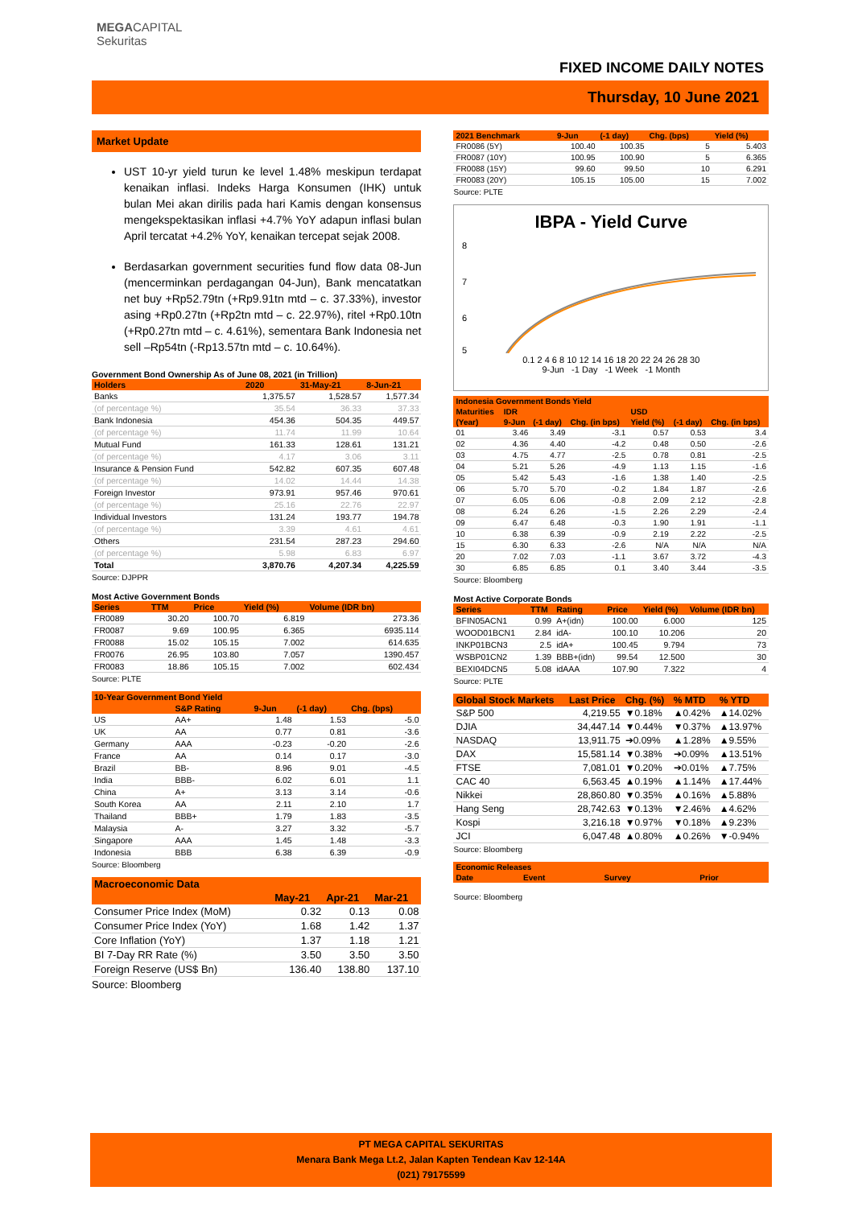MEGACAPITAL
Sekuritas
FIXED INCOME DAILY NOTES
Thursday, 10 June 2021
Market Update
UST 10-yr yield turun ke level 1.48% meskipun terdapat kenaikan inflasi. Indeks Harga Konsumen (IHK) untuk bulan Mei akan dirilis pada hari Kamis dengan konsensus mengekspektasikan inflasi +4.7% YoY adapun inflasi bulan April tercatat +4.2% YoY, kenaikan tercepat sejak 2008.
Berdasarkan government securities fund flow data 08-Jun (mencerminkan perdagangan 04-Jun), Bank mencatatkan net buy +Rp52.79tn (+Rp9.91tn mtd – c. 37.33%), investor asing +Rp0.27tn (+Rp2tn mtd – c. 22.97%), ritel +Rp0.10tn (+Rp0.27tn mtd – c. 4.61%), sementara Bank Indonesia net sell –Rp54tn (-Rp13.57tn mtd – c. 10.64%).
Government Bond Ownership As of June 08, 2021 (in Trillion)
| Holders | 2020 | 31-May-21 | 8-Jun-21 |
| --- | --- | --- | --- |
| Banks | 1,375.57 | 1,528.57 | 1,577.34 |
| (of percentage %) | 35.54 | 36.33 | 37.33 |
| Bank Indonesia | 454.36 | 504.35 | 449.57 |
| (of percentage %) | 11.74 | 11.99 | 10.64 |
| Mutual Fund | 161.33 | 128.61 | 131.21 |
| (of percentage %) | 4.17 | 3.06 | 3.11 |
| Insurance & Pension Fund | 542.82 | 607.35 | 607.48 |
| (of percentage %) | 14.02 | 14.44 | 14.38 |
| Foreign Investor | 973.91 | 957.46 | 970.61 |
| (of percentage %) | 25.16 | 22.76 | 22.97 |
| Individual Investors | 131.24 | 193.77 | 194.78 |
| (of percentage %) | 3.39 | 4.61 | 4.61 |
| Others | 231.54 | 287.23 | 294.60 |
| (of percentage %) | 5.98 | 6.83 | 6.97 |
| Total | 3,870.76 | 4,207.34 | 4,225.59 |
Source: DJPPR
Most Active Government Bonds
| Series | TTM | Price | Yield (%) | Volume (IDR bn) |
| --- | --- | --- | --- | --- |
| FR0089 | 30.20 | 100.70 | 6.819 | 273.36 |
| FR0087 | 9.69 | 100.95 | 6.365 | 6935.114 |
| FR0088 | 15.02 | 105.15 | 7.002 | 614.635 |
| FR0076 | 26.95 | 103.80 | 7.057 | 1390.457 |
| FR0083 | 18.86 | 105.15 | 7.002 | 602.434 |
Source: PLTE
| 10-Year Government Bond Yield | | | | |
| --- | --- | --- | --- | --- |
| | S&P Rating | 9-Jun | (-1 day) | Chg. (bps) |
| US | AA+ | 1.48 | 1.53 | -5.0 |
| UK | AA | 0.77 | 0.81 | -3.6 |
| Germany | AAA | -0.23 | -0.20 | -2.6 |
| France | AA | 0.14 | 0.17 | -3.0 |
| Brazil | BB- | 8.96 | 9.01 | -4.5 |
| India | BBB- | 6.02 | 6.01 | 1.1 |
| China | A+ | 3.13 | 3.14 | -0.6 |
| South Korea | AA | 2.11 | 2.10 | 1.7 |
| Thailand | BBB+ | 1.79 | 1.83 | -3.5 |
| Malaysia | A- | 3.27 | 3.32 | -5.7 |
| Singapore | AAA | 1.45 | 1.48 | -3.3 |
| Indonesia | BBB | 6.38 | 6.39 | -0.9 |
Source: Bloomberg
| Macroeconomic Data | | | |
| --- | --- | --- | --- |
| | May-21 | Apr-21 | Mar-21 |
| Consumer Price Index (MoM) | 0.32 | 0.13 | 0.08 |
| Consumer Price Index (YoY) | 1.68 | 1.42 | 1.37 |
| Core Inflation (YoY) | 1.37 | 1.18 | 1.21 |
| BI 7-Day RR Rate (%) | 3.50 | 3.50 | 3.50 |
| Foreign Reserve (US$ Bn) | 136.40 | 138.80 | 137.10 |
Source: Bloomberg
| 2021 Benchmark | 9-Jun | (-1 day) | Chg. (bps) | Yield (%) |
| --- | --- | --- | --- | --- |
| FR0086 (5Y) | 100.40 | 100.35 | 5 | 5.403 |
| FR0087 (10Y) | 100.95 | 100.90 | 5 | 6.365 |
| FR0088 (15Y) | 99.60 | 99.50 | 10 | 6.291 |
| FR0083 (20Y) | 105.15 | 105.00 | 15 | 7.002 |
Source: PLTE
IBPA - Yield Curve
8
7
6
5
0.1 2 4 6 8 10 12 14 16 18 20 22 24 26 28 30
9-Jun -1 Day -1 Week -1 Month
| Indonesia Government Bonds Yield | | | | | | |
| --- | --- | --- | --- | --- | --- | --- |
| Maturities | IDR | | | USD | | |
| (Year) | 9-Jun | (-1 day) | Chg. (in bps) | Yield (%) | (-1 day) | Chg. (in bps) |
| 01 | 3.46 | 3.49 | -3.1 | 0.57 | 0.53 | 3.4 |
| 02 | 4.36 | 4.40 | -4.2 | 0.48 | 0.50 | -2.6 |
| 03 | 4.75 | 4.77 | -2.5 | 0.78 | 0.81 | -2.5 |
| 04 | 5.21 | 5.26 | -4.9 | 1.13 | 1.15 | -1.6 |
| 05 | 5.42 | 5.43 | -1.6 | 1.38 | 1.40 | -2.5 |
| 06 | 5.70 | 5.70 | -0.2 | 1.84 | 1.87 | -2.6 |
| 07 | 6.05 | 6.06 | -0.8 | 2.09 | 2.12 | -2.8 |
| 08 | 6.24 | 6.26 | -1.5 | 2.26 | 2.29 | -2.4 |
| 09 | 6.47 | 6.48 | -0.3 | 1.90 | 1.91 | -1.1 |
| 10 | 6.38 | 6.39 | -0.9 | 2.19 | 2.22 | -2.5 |
| 15 | 6.30 | 6.33 | -2.6 | N/A | N/A | N/A |
| 20 | 7.02 | 7.03 | -1.1 | 3.67 | 3.72 | -4.3 |
| 30 | 6.85 | 6.85 | 0.1 | 3.40 | 3.44 | -3.5 |
Source: Bloomberg
Most Active Corporate Bonds
| Series | TTM | Rating | Price | Yield (%) | Volume (IDR bn) |
| --- | --- | --- | --- | --- | --- |
| BFIN05ACN1 | 0.99 | A+(idn) | 100.00 | 6.000 | 125 |
| WOOD01BCN1 | 2.84 | idA- | 100.10 | 10.206 | 20 |
| INKP01BCN3 | 2.5 | idA+ | 100.45 | 9.794 | 73 |
| WSBP01CN2 | 1.39 | BBB+(idn) | 99.54 | 12.500 | 30 |
| BEXI04DCN5 | 5.08 | idAAA | 107.90 | 7.322 | 4 |
Source: PLTE
| Global Stock Markets | Last Price | Chg. (%) | % MTD | % YTD |
| --- | --- | --- | --- | --- |
| S&P 500 | 4,219.55 | ▼0.18% | ▲0.42% | ▲14.02% |
| DJIA | 34,447.14 | ▼0.44% | ▼0.37% | ▲13.97% |
| NASDAQ | 13,911.75 | ➔0.09% | ▲1.28% | ▲9.55% |
| DAX | 15,581.14 | ▼0.38% | ➔0.09% | ▲13.51% |
| FTSE | 7,081.01 | ▼0.20% | ➔0.01% | ▲7.75% |
| CAC 40 | 6,563.45 | ▲0.19% | ▲1.14% | ▲17.44% |
| Nikkei | 28,860.80 | ▼0.35% | ▲0.16% | ▲5.88% |
| Hang Seng | 28,742.63 | ▼0.13% | ▼2.46% | ▲4.62% |
| Kospi | 3,216.18 | ▼0.97% | ▼0.18% | ▲9.23% |
| JCI | 6,047.48 | ▲0.80% | ▲0.26% | ▼-0.94% |
Source: Bloomberg
| Economic Releases | | | |
| --- | --- | --- | --- |
| Date | Event | Survey | Prior |
Source: Bloomberg
PT MEGA CAPITAL SEKURITAS
Menara Bank Mega Lt.2, Jalan Kapten Tendean Kav 12-14A
(021) 79175599